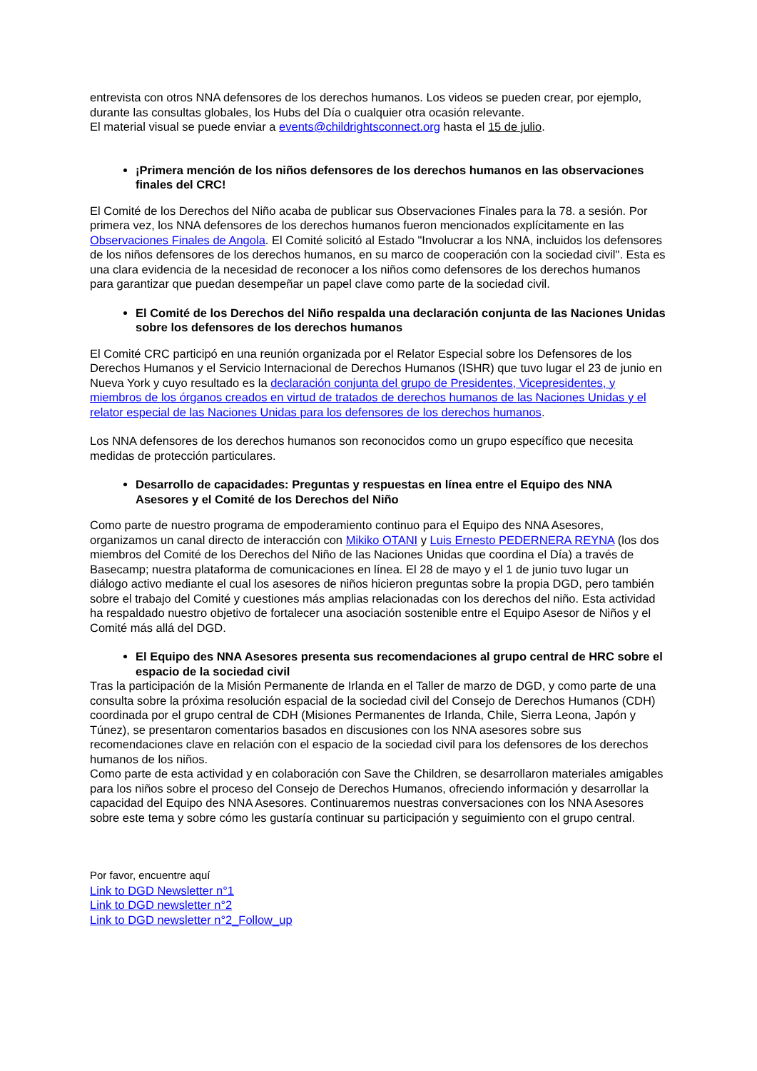entrevista con otros NNA defensores de los derechos humanos. Los videos se pueden crear, por ejemplo, durante las consultas globales, los Hubs del Día o cualquier otra ocasión relevante.
El material visual se puede enviar a events@childrightsconnect.org hasta el 15 de julio.
¡Primera mención de los niños defensores de los derechos humanos en las observaciones finales del CRC!
El Comité de los Derechos del Niño acaba de publicar sus Observaciones Finales para la 78. a sesión. Por primera vez, los NNA defensores de los derechos humanos fueron mencionados explícitamente en las Observaciones Finales de Angola. El Comité solicitó al Estado "Involucrar a los NNA, incluidos los defensores de los niños defensores de los derechos humanos, en su marco de cooperación con la sociedad civil". Esta es una clara evidencia de la necesidad de reconocer a los niños como defensores de los derechos humanos para garantizar que puedan desempeñar un papel clave como parte de la sociedad civil.
El Comité de los Derechos del Niño respalda una declaración conjunta de las Naciones Unidas sobre los defensores de los derechos humanos
El Comité CRC participó en una reunión organizada por el Relator Especial sobre los Defensores de los Derechos Humanos y el Servicio Internacional de Derechos Humanos (ISHR) que tuvo lugar el 23 de junio en Nueva York y cuyo resultado es la declaración conjunta del grupo de Presidentes, Vicepresidentes, y miembros de los órganos creados en virtud de tratados de derechos humanos de las Naciones Unidas y el relator especial de las Naciones Unidas para los defensores de los derechos humanos.
Los NNA defensores de los derechos humanos son reconocidos como un grupo específico que necesita medidas de protección particulares.
Desarrollo de capacidades: Preguntas y respuestas en línea entre el Equipo des NNA Asesores y el Comité de los Derechos del Niño
Como parte de nuestro programa de empoderamiento continuo para el Equipo des NNA Asesores, organizamos un canal directo de interacción con Mikiko OTANI y Luis Ernesto PEDERNERA REYNA (los dos miembros del Comité de los Derechos del Niño de las Naciones Unidas que coordina el Día) a través de Basecamp; nuestra plataforma de comunicaciones en línea. El 28 de mayo y el 1 de junio tuvo lugar un diálogo activo mediante el cual los asesores de niños hicieron preguntas sobre la propia DGD, pero también sobre el trabajo del Comité y cuestiones más amplias relacionadas con los derechos del niño. Esta actividad ha respaldado nuestro objetivo de fortalecer una asociación sostenible entre el Equipo Asesor de Niños y el Comité más allá del DGD.
El Equipo des NNA Asesores presenta sus recomendaciones al grupo central de HRC sobre el espacio de la sociedad civil
Tras la participación de la Misión Permanente de Irlanda en el Taller de marzo de DGD, y como parte de una consulta sobre la próxima resolución espacial de la sociedad civil del Consejo de Derechos Humanos (CDH) coordinada por el grupo central de CDH (Misiones Permanentes de Irlanda, Chile, Sierra Leona, Japón y Túnez), se presentaron comentarios basados en discusiones con los NNA asesores sobre sus recomendaciones clave en relación con el espacio de la sociedad civil para los defensores de los derechos humanos de los niños.
Como parte de esta actividad y en colaboración con Save the Children, se desarrollaron materiales amigables para los niños sobre el proceso del Consejo de Derechos Humanos, ofreciendo información y desarrollar la capacidad del Equipo des NNA Asesores. Continuaremos nuestras conversaciones con los NNA Asesores sobre este tema y sobre cómo les gustaría continuar su participación y seguimiento con el grupo central.
Por favor, encuentre aquí
Link to DGD Newsletter n°1
Link to DGD newsletter n°2
Link to DGD newsletter n°2_Follow_up